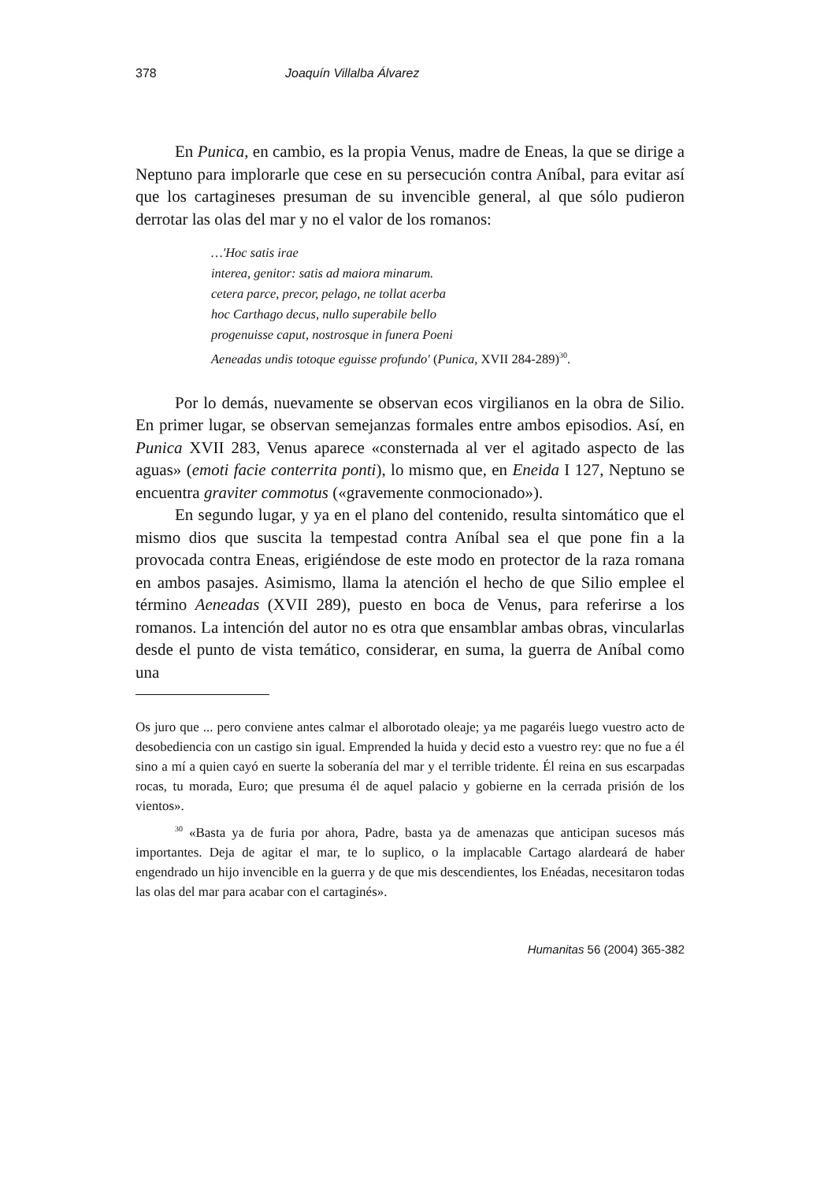378 Joaquín Villalba Álvarez
En Punica, en cambio, es la propia Venus, madre de Eneas, la que se dirige a Neptuno para implorarle que cese en su persecución contra Aníbal, para evitar así que los cartagineses presuman de su invencible general, al que sólo pudieron derrotar las olas del mar y no el valor de los romanos:
…'Hoc satis irae
interea, genitor: satis ad maiora minarum.
cetera parce, precor, pelago, ne tollat acerba
hoc Carthago decus, nullo superabile bello
progenuisse caput, nostrosque in funera Poeni
Aeneadas undis totoque eguisse profundo' (Punica, XVII 284-289)<sup>30</sup>.
Por lo demás, nuevamente se observan ecos virgilianos en la obra de Silio. En primer lugar, se observan semejanzas formales entre ambos episodios. Así, en Punica XVII 283, Venus aparece «consternada al ver el agitado aspecto de las aguas» (emoti facie conterrita ponti), lo mismo que, en Eneida I 127, Neptuno se encuentra graviter commotus («gravemente conmocionado»).
En segundo lugar, y ya en el plano del contenido, resulta sintomático que el mismo dios que suscita la tempestad contra Aníbal sea el que pone fin a la provocada contra Eneas, erigiéndose de este modo en protector de la raza romana en ambos pasajes. Asimismo, llama la atención el hecho de que Silio emplee el término Aeneadas (XVII 289), puesto en boca de Venus, para referirse a los romanos. La intención del autor no es otra que ensamblar ambas obras, vincularlas desde el punto de vista temático, considerar, en suma, la guerra de Aníbal como una
Os juro que ... pero conviene antes calmar el alborotado oleaje; ya me pagaréis luego vuestro acto de desobediencia con un castigo sin igual. Emprended la huida y decid esto a vuestro rey: que no fue a él sino a mí a quien cayó en suerte la soberanía del mar y el terrible tridente. Él reina en sus escarpadas rocas, tu morada, Euro; que presuma él de aquel palacio y gobierne en la cerrada prisión de los vientos».
<sup>30</sup> «Basta ya de furia por ahora, Padre, basta ya de amenazas que anticipan sucesos más importantes. Deja de agitar el mar, te lo suplico, o la implacable Cartago alardeará de haber engendrado un hijo invencible en la guerra y de que mis descendientes, los Enéadas, necesitaron todas las olas del mar para acabar con el cartaginés».
Humanitas 56 (2004) 365-382